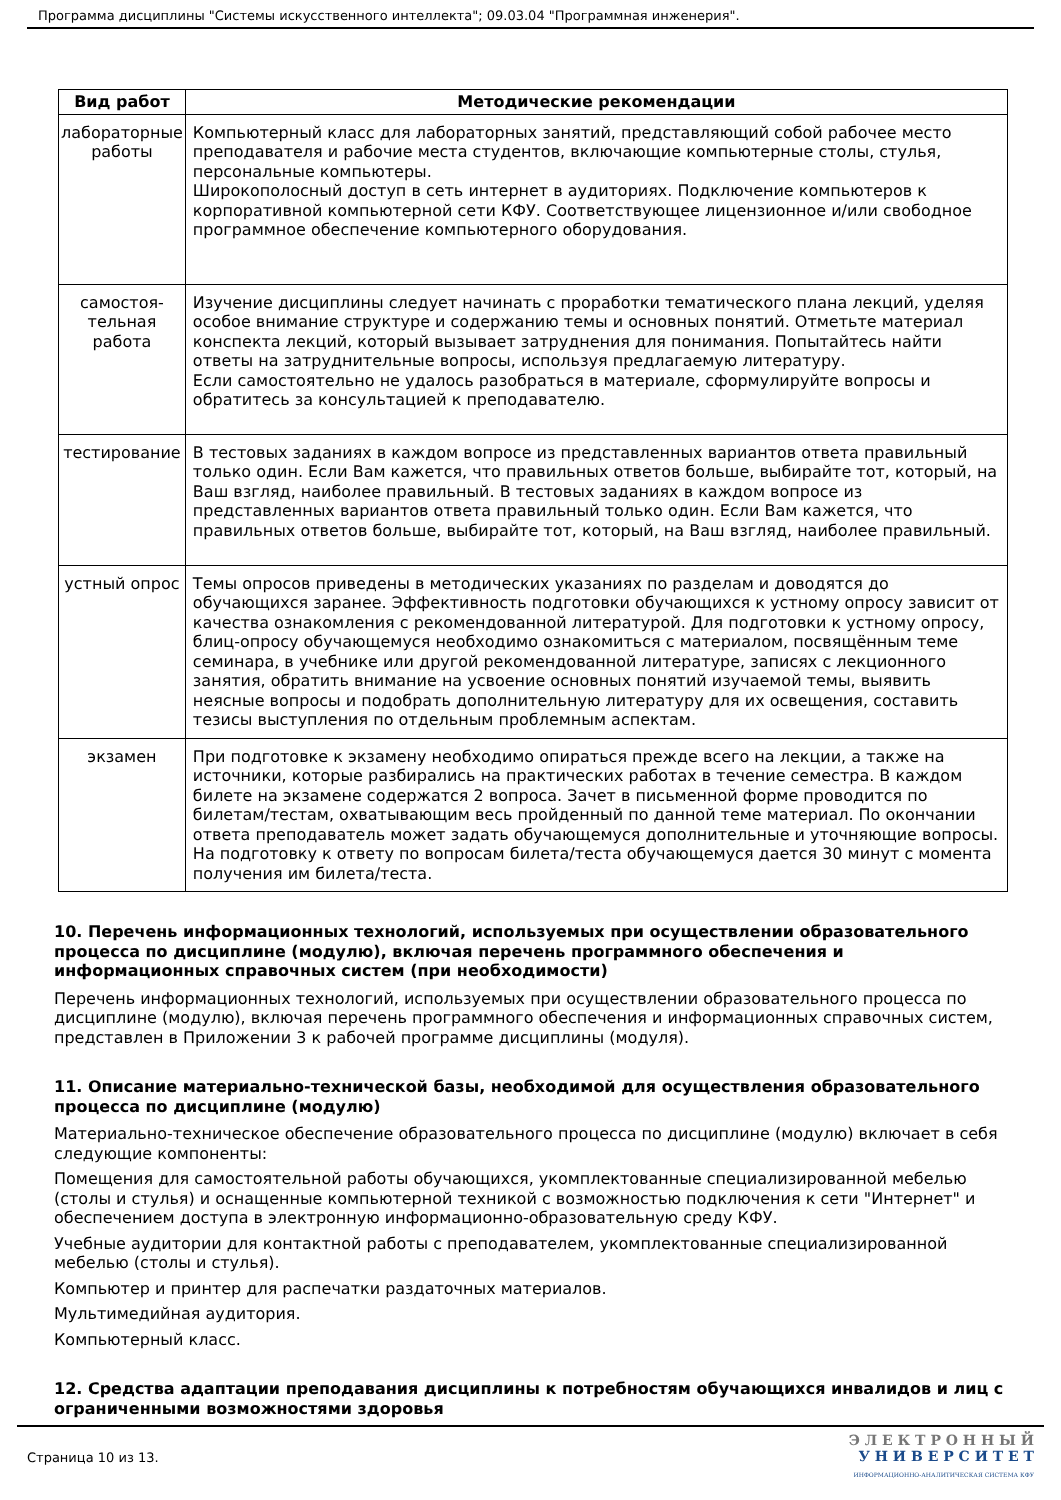Программа дисциплины "Системы искусственного интеллекта"; 09.03.04 "Программная инженерия".
| Вид работ | Методические рекомендации |
| --- | --- |
| лабораторные работы | Компьютерный класс для лабораторных занятий, представляющий собой рабочее место преподавателя и рабочие места студентов, включающие компьютерные столы, стулья, персональные компьютеры. Широкополосный доступ в сеть интернет в аудиториях. Подключение компьютеров к корпоративной компьютерной сети КФУ. Соответствующее лицензионное и/или свободное программное обеспечение компьютерного оборудования. |
| самостоя-тельная работа | Изучение дисциплины следует начинать с проработки тематического плана лекций, уделяя особое внимание структуре и содержанию темы и основных понятий. Отметьте материал конспекта лекций, который вызывает затруднения для понимания. Попытайтесь найти ответы на затруднительные вопросы, используя предлагаемую литературу. Если самостоятельно не удалось разобраться в материале, сформулируйте вопросы и обратитесь за консультацией к преподавателю. |
| тестирование | В тестовых заданиях в каждом вопросе из представленных вариантов ответа правильный только один. Если Вам кажется, что правильных ответов больше, выбирайте тот, который, на Ваш взгляд, наиболее правильный. В тестовых заданиях в каждом вопросе из представленных вариантов ответа правильный только один. Если Вам кажется, что правильных ответов больше, выбирайте тот, который, на Ваш взгляд, наиболее правильный. |
| устный опрос | Темы опросов приведены в методических указаниях по разделам и доводятся до обучающихся заранее. Эффективность подготовки обучающихся к устному опросу зависит от качества ознакомления с рекомендованной литературой. Для подготовки к устному опросу, блиц-опросу обучающемуся необходимо ознакомиться с материалом, посвящённым теме семинара, в учебнике или другой рекомендованной литературе, записях с лекционного занятия, обратить внимание на усвоение основных понятий изучаемой темы, выявить неясные вопросы и подобрать дополнительную литературу для их освещения, составить тезисы выступления по отдельным проблемным аспектам. |
| экзамен | При подготовке к экзамену необходимо опираться прежде всего на лекции, а также на источники, которые разбирались на практических работах в течение семестра. В каждом билете на экзамене содержатся 2 вопроса. Зачет в письменной форме проводится по билетам/тестам, охватывающим весь пройденный по данной теме материал. По окончании ответа преподаватель может задать обучающемуся дополнительные и уточняющие вопросы. На подготовку к ответу по вопросам билета/теста обучающемуся дается 30 минут с момента получения им билета/теста. |
10. Перечень информационных технологий, используемых при осуществлении образовательного процесса по дисциплине (модулю), включая перечень программного обеспечения и информационных справочных систем (при необходимости)
Перечень информационных технологий, используемых при осуществлении образовательного процесса по дисциплине (модулю), включая перечень программного обеспечения и информационных справочных систем, представлен в Приложении 3 к рабочей программе дисциплины (модуля).
11. Описание материально-технической базы, необходимой для осуществления образовательного процесса по дисциплине (модулю)
Материально-техническое обеспечение образовательного процесса по дисциплине (модулю) включает в себя следующие компоненты:
Помещения для самостоятельной работы обучающихся, укомплектованные специализированной мебелью (столы и стулья) и оснащенные компьютерной техникой с возможностью подключения к сети "Интернет" и обеспечением доступа в электронную информационно-образовательную среду КФУ.
Учебные аудитории для контактной работы с преподавателем, укомплектованные специализированной мебелью (столы и стулья).
Компьютер и принтер для распечатки раздаточных материалов.
Мультимедийная аудитория.
Компьютерный класс.
12. Средства адаптации преподавания дисциплины к потребностям обучающихся инвалидов и лиц с ограниченными возможностями здоровья
Страница 10 из 13.
Э Л Е К Т Р О Н Н Ы Й
У Н И В Е Р С И Т Е Т
ИНФОРМАЦИОННО-АНАЛИТИЧЕСКАЯ СИСТЕМА КФУ